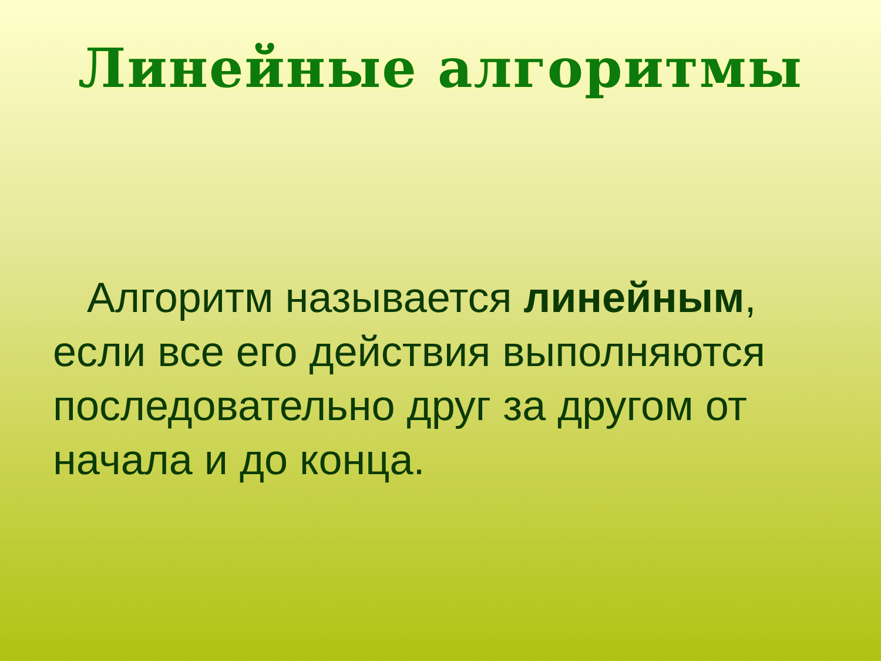Линейные алгоритмы
Алгоритм называется линейным, если все его действия выполняются последовательно друг за другом от начала и до конца.